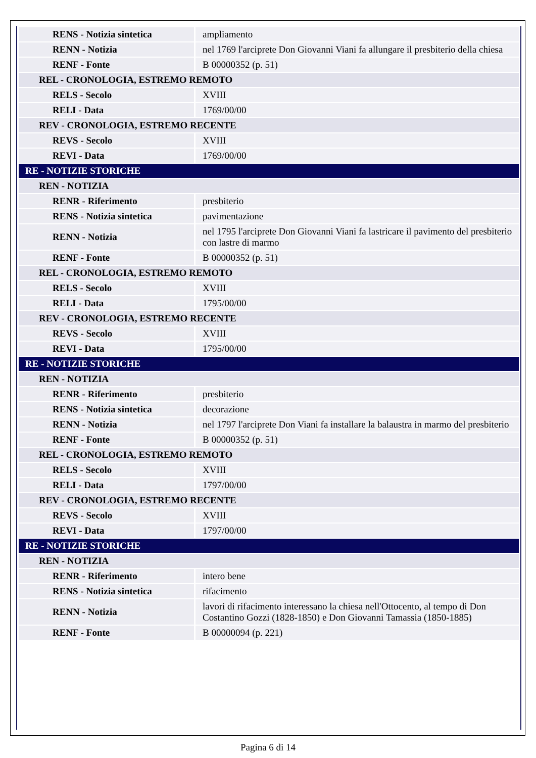| RENS - Notizia sintetica | ampliamento |
| RENN - Notizia | nel 1769 l'arciprete Don Giovanni Viani fa allungare il presbiterio della chiesa |
| RENF - Fonte | B 00000352 (p. 51) |
| REL - CRONOLOGIA, ESTREMO REMOTO | |
| RELS - Secolo | XVIII |
| RELI - Data | 1769/00/00 |
| REV - CRONOLOGIA, ESTREMO RECENTE | |
| REVS - Secolo | XVIII |
| REVI - Data | 1769/00/00 |
| RE - NOTIZIE STORICHE | |
| REN - NOTIZIA | |
| RENR - Riferimento | presbiterio |
| RENS - Notizia sintetica | pavimentazione |
| RENN - Notizia | nel 1795 l'arciprete Don Giovanni Viani fa lastricare il pavimento del presbiterio con lastre di marmo |
| RENF - Fonte | B 00000352 (p. 51) |
| REL - CRONOLOGIA, ESTREMO REMOTO | |
| RELS - Secolo | XVIII |
| RELI - Data | 1795/00/00 |
| REV - CRONOLOGIA, ESTREMO RECENTE | |
| REVS - Secolo | XVIII |
| REVI - Data | 1795/00/00 |
| RE - NOTIZIE STORICHE | |
| REN - NOTIZIA | |
| RENR - Riferimento | presbiterio |
| RENS - Notizia sintetica | decorazione |
| RENN - Notizia | nel 1797 l'arciprete Don Viani fa installare la balaustra in marmo del presbiterio |
| RENF - Fonte | B 00000352 (p. 51) |
| REL - CRONOLOGIA, ESTREMO REMOTO | |
| RELS - Secolo | XVIII |
| RELI - Data | 1797/00/00 |
| REV - CRONOLOGIA, ESTREMO RECENTE | |
| REVS - Secolo | XVIII |
| REVI - Data | 1797/00/00 |
| RE - NOTIZIE STORICHE | |
| REN - NOTIZIA | |
| RENR - Riferimento | intero bene |
| RENS - Notizia sintetica | rifacimento |
| RENN - Notizia | lavori di rifacimento interessano la chiesa nell'Ottocento, al tempo di Don Costantino Gozzi (1828-1850) e Don Giovanni Tamassia (1850-1885) |
| RENF - Fonte | B 00000094 (p. 221) |
Pagina 6 di 14